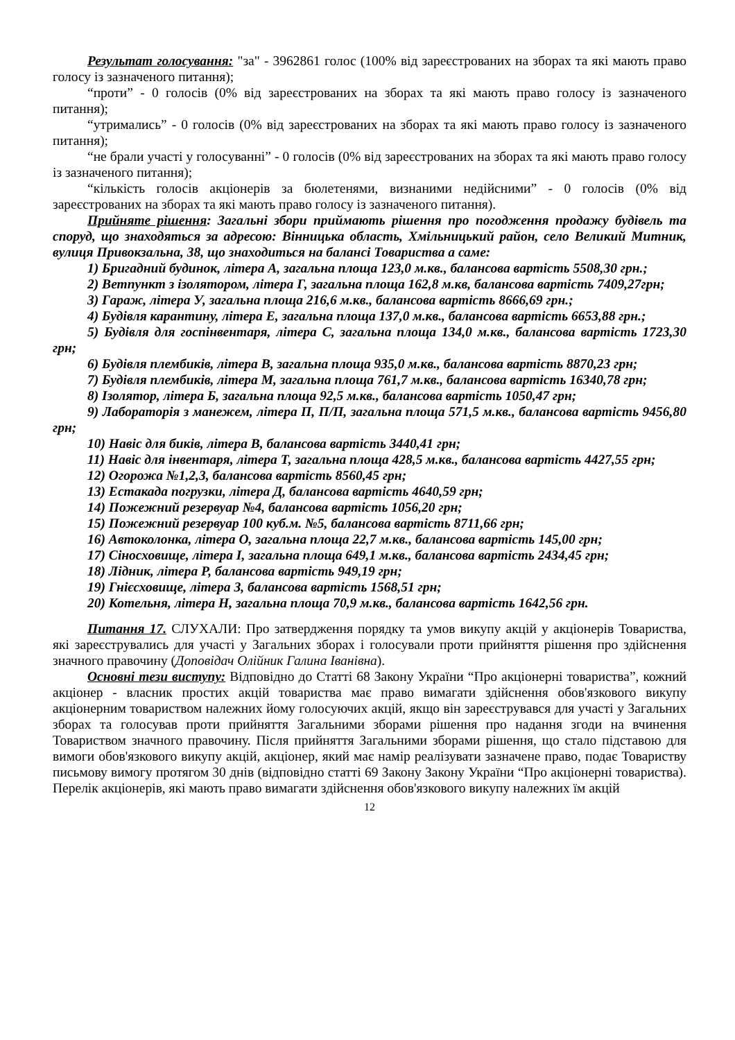Результат голосування: "за" - 3962861 голос (100% від зареєстрованих на зборах та які мають право голосу із зазначеного питання);
“проти” - 0 голосів (0% від зареєстрованих на зборах та які мають право голосу із зазначеного питання);
“утримались” - 0 голосів (0% від зареєстрованих на зборах та які мають право голосу із зазначеного питання);
“не брали участі у голосуванні” - 0 голосів (0% від зареєстрованих на зборах та які мають право голосу із зазначеного питання);
“кількість голосів акціонерів за бюлетенями, визнаними недійсними” - 0 голосів (0% від зареєстрованих на зборах та які мають право голосу із зазначеного питання).
Прийняте рішення: Загальні збори приймають рішення про погодження продажу будівель та споруд, що знаходяться за адресою: Вінницька область, Хмільницький район, село Великий Митник, вулиця Привокзальна, 38, що знаходиться на балансі Товариства а саме:
1) Бригадний будинок, літера А, загальна площа 123,0 м.кв., балансова вартість 5508,30 грн.;
2) Ветпункт з ізолятором, літера Г, загальна площа 162,8 м.кв, балансова вартість 7409,27грн;
3) Гараж, літера У, загальна площа 216,6 м.кв., балансова вартість 8666,69 грн.;
4) Будівля карантину, літера Е, загальна площа 137,0 м.кв., балансова вартість 6653,88 грн.;
5) Будівля для госпінвентаря, літера С, загальна площа 134,0 м.кв., балансова вартість 1723,30 грн;
6) Будівля плембиків, літера В, загальна площа 935,0 м.кв., балансова вартість 8870,23 грн;
7) Будівля плембиків, літера М, загальна площа 761,7 м.кв., балансова вартість 16340,78 грн;
8) Ізолятор, літера Б, загальна площа 92,5 м.кв., балансова вартість 1050,47 грн;
9) Лабораторія з манежем, літера П, П/П, загальна площа 571,5 м.кв., балансова вартість 9456,80 грн;
10) Навіс для биків, літера В, балансова вартість 3440,41 грн;
11) Навіс для інвентаря, літера Т, загальна площа 428,5 м.кв., балансова вартість 4427,55 грн;
12) Огорожа №1,2,3, балансова вартість 8560,45 грн;
13) Естакада погрузки, літера Д, балансова вартість 4640,59 грн;
14) Пожежний резервуар №4, балансова вартість 1056,20 грн;
15) Пожежний резервуар 100 куб.м. №5, балансова вартість 8711,66 грн;
16) Автоколонка, літера О, загальна площа 22,7 м.кв., балансова вартість 145,00 грн;
17) Сіносховище, літера І, загальна площа 649,1 м.кв., балансова вартість 2434,45 грн;
18) Лідник, літера Р, балансова вартість 949,19 грн;
19) Гнієсховище, літера З, балансова вартість 1568,51 грн;
20) Котельня, літера Н, загальна площа 70,9 м.кв., балансова вартість 1642,56 грн.
Питання 17. СЛУХАЛИ: Про затвердження порядку та умов викупу акцій у акціонерів Товариства, які зареєструвались для участі у Загальних зборах і голосували проти прийняття рішення про здійснення значного правочину (Доповідач Олійник Галина Іванівна).
Основні тези виступу: Відповідно до Статті 68 Закону України “Про акціонерні товариства”, кожний акціонер - власник простих акцій товариства має право вимагати здійснення обов'язкового викупу акціонерним товариством належних йому голосуючих акцій, якщо він зареєструвався для участі у Загальних зборах та голосував проти прийняття Загальними зборами рішення про надання згоди на вчинення Товариством значного правочину. Після прийняття Загальними зборами рішення, що стало підставою для вимоги обов'язкового викупу акцій, акціонер, який має намір реалізувати зазначене право, подає Товариству письмову вимогу протягом 30 днів (відповідно статті 69 Закону Закону України “Про акціонерні товариства). Перелік акціонерів, які мають право вимагати здійснення обов'язкового викупу належних їм акцій
12